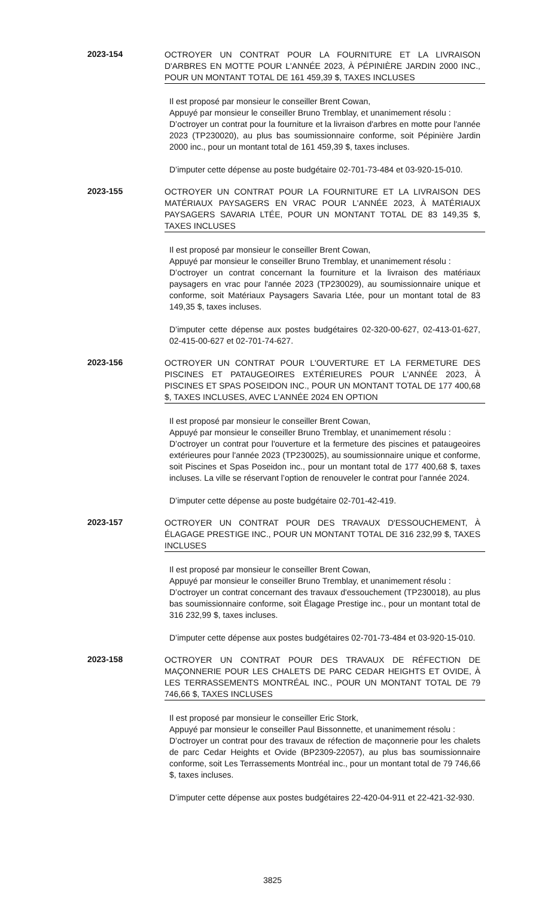2023-154
OCTROYER UN CONTRAT POUR LA FOURNITURE ET LA LIVRAISON D'ARBRES EN MOTTE POUR L'ANNÉE 2023, À PÉPINIÈRE JARDIN 2000 INC., POUR UN MONTANT TOTAL DE 161 459,39 $, TAXES INCLUSES
Il est proposé par monsieur le conseiller Brent Cowan,
Appuyé par monsieur le conseiller Bruno Tremblay, et unanimement résolu :
D’octroyer un contrat pour la fourniture et la livraison d'arbres en motte pour l'année 2023 (TP230020), au plus bas soumissionnaire conforme, soit Pépinière Jardin 2000 inc., pour un montant total de 161 459,39 $, taxes incluses.
D’imputer cette dépense au poste budgétaire 02-701-73-484 et 03-920-15-010.
2023-155
OCTROYER UN CONTRAT POUR LA FOURNITURE ET LA LIVRAISON DES MATÉRIAUX PAYSAGERS EN VRAC POUR L'ANNÉE 2023, À MATÉRIAUX PAYSAGERS SAVARIA LTÉE, POUR UN MONTANT TOTAL DE 83 149,35 $, TAXES INCLUSES
Il est proposé par monsieur le conseiller Brent Cowan,
Appuyé par monsieur le conseiller Bruno Tremblay, et unanimement résolu :
D’octroyer un contrat concernant la fourniture et la livraison des matériaux paysagers en vrac pour l'année 2023 (TP230029), au soumissionnaire unique et conforme, soit Matériaux Paysagers Savaria Ltée, pour un montant total de 83 149,35 $, taxes incluses.
D’imputer cette dépense aux postes budgétaires 02-320-00-627, 02-413-01-627, 02-415-00-627 et 02-701-74-627.
2023-156
OCTROYER UN CONTRAT POUR L'OUVERTURE ET LA FERMETURE DES PISCINES ET PATAUGEOIRES EXTÉRIEURES POUR L'ANNÉE 2023, À PISCINES ET SPAS POSEIDON INC., POUR UN MONTANT TOTAL DE 177 400,68 $, TAXES INCLUSES, AVEC L'ANNÉE 2024 EN OPTION
Il est proposé par monsieur le conseiller Brent Cowan,
Appuyé par monsieur le conseiller Bruno Tremblay, et unanimement résolu :
D’octroyer un contrat pour l'ouverture et la fermeture des piscines et pataugeoires extérieures pour l'année 2023 (TP230025), au soumissionnaire unique et conforme, soit Piscines et Spas Poseidon inc., pour un montant total de 177 400,68 $, taxes incluses. La ville se réservant l’option de renouveler le contrat pour l’année 2024.
D’imputer cette dépense au poste budgétaire 02-701-42-419.
2023-157
OCTROYER UN CONTRAT POUR DES TRAVAUX D'ESSOUCHEMENT, À ÉLAGAGE PRESTIGE INC., POUR UN MONTANT TOTAL DE 316 232,99 $, TAXES INCLUSES
Il est proposé par monsieur le conseiller Brent Cowan,
Appuyé par monsieur le conseiller Bruno Tremblay, et unanimement résolu :
D’octroyer un contrat concernant des travaux d'essouchement (TP230018), au plus bas soumissionnaire conforme, soit Élagage Prestige inc., pour un montant total de 316 232,99 $, taxes incluses.
D’imputer cette dépense aux postes budgétaires 02-701-73-484 et 03-920-15-010.
2023-158
OCTROYER UN CONTRAT POUR DES TRAVAUX DE RÉFECTION DE MAÇONNERIE POUR LES CHALETS DE PARC CEDAR HEIGHTS ET OVIDE, À LES TERRASSEMENTS MONTRÉAL INC., POUR UN MONTANT TOTAL DE 79 746,66 $, TAXES INCLUSES
Il est proposé par monsieur le conseiller Eric Stork,
Appuyé par monsieur le conseiller Paul Bissonnette, et unanimement résolu :
D’octroyer un contrat pour des travaux de réfection de maçonnerie pour les chalets de parc Cedar Heights et Ovide (BP2309-22057), au plus bas soumissionnaire conforme, soit Les Terrassements Montréal inc., pour un montant total de 79 746,66 $, taxes incluses.
D’imputer cette dépense aux postes budgétaires 22-420-04-911 et 22-421-32-930.
3825